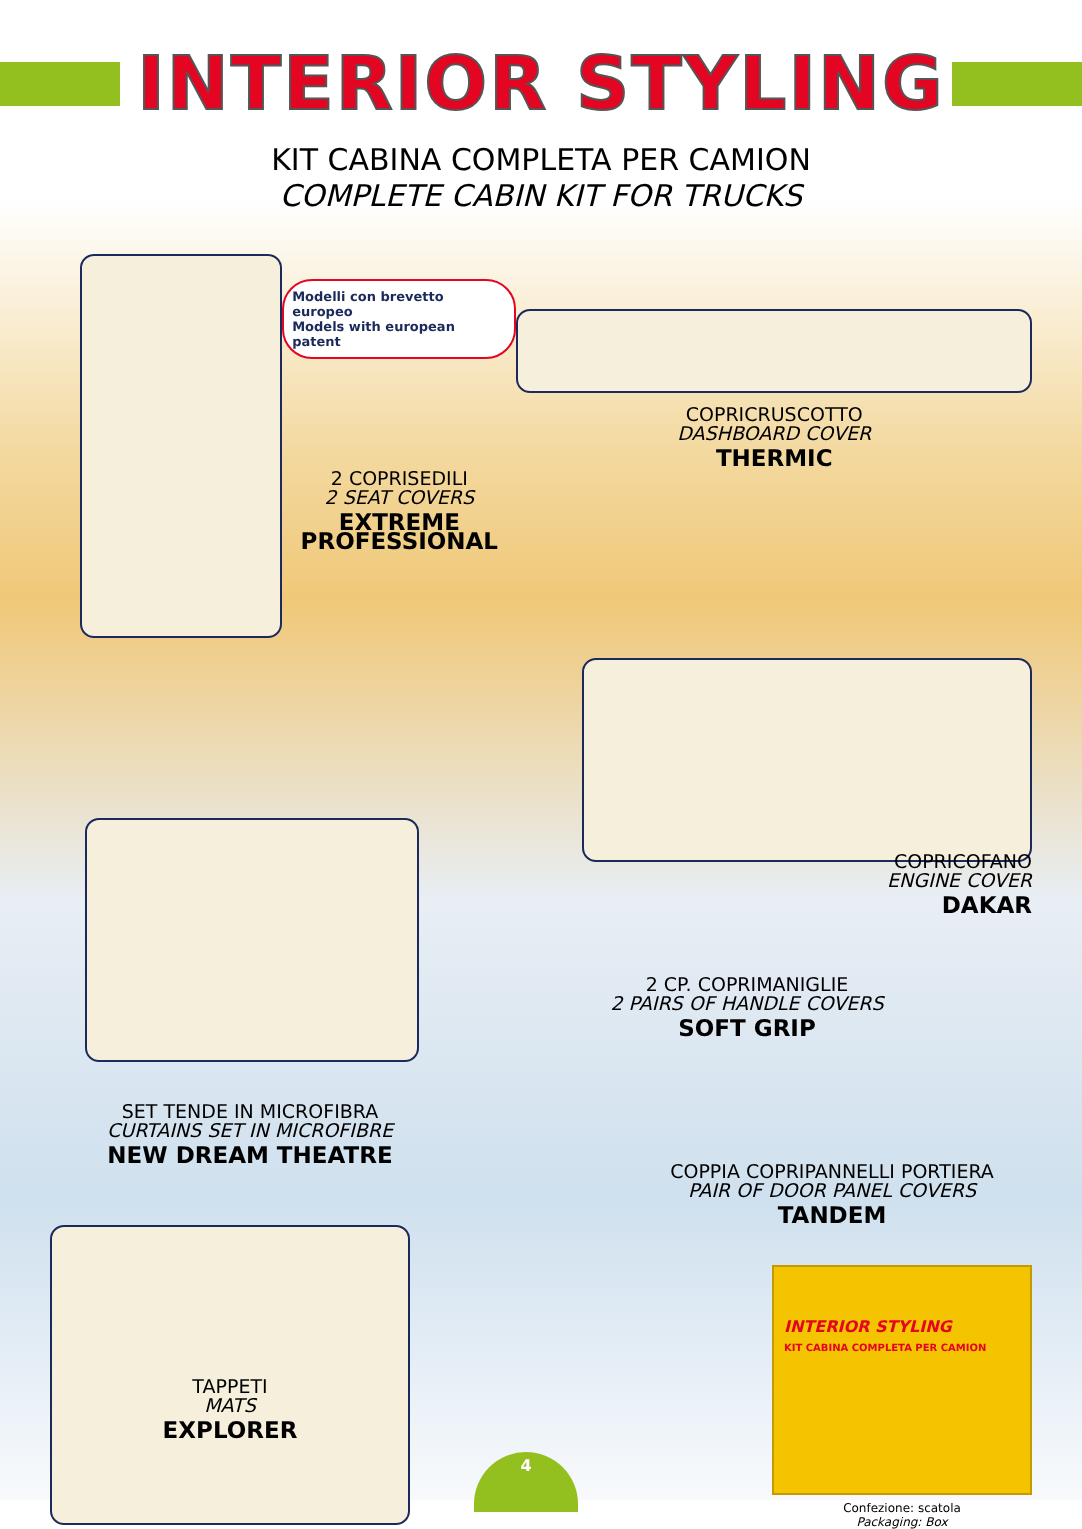INTERIOR STYLING
KIT CABINA COMPLETA PER CAMION
COMPLETE CABIN KIT FOR TRUCKS
Modelli con brevetto europeo
Models with european patent
2 COPRISEDILI
2 SEAT COVERS
EXTREME
PROFESSIONAL
COPRICRUSCOTTO
DASHBOARD COVER
THERMIC
COPRICOFANO
ENGINE COVER
DAKAR
2 CP. COPRIMANIGLIE
2 PAIRS OF HANDLE COVERS
SOFT GRIP
SET TENDE IN MICROFIBRA
CURTAINS SET IN MICROFIBRE
NEW DREAM THEATRE
COPPIA COPRIPANNELLI PORTIERA
PAIR OF DOOR PANEL COVERS
TANDEM
TAPPETI
MATS
EXPLORER
INTERIOR STYLING
KIT CABINA COMPLETA PER CAMION
Confezione: scatola
Packaging: Box
4